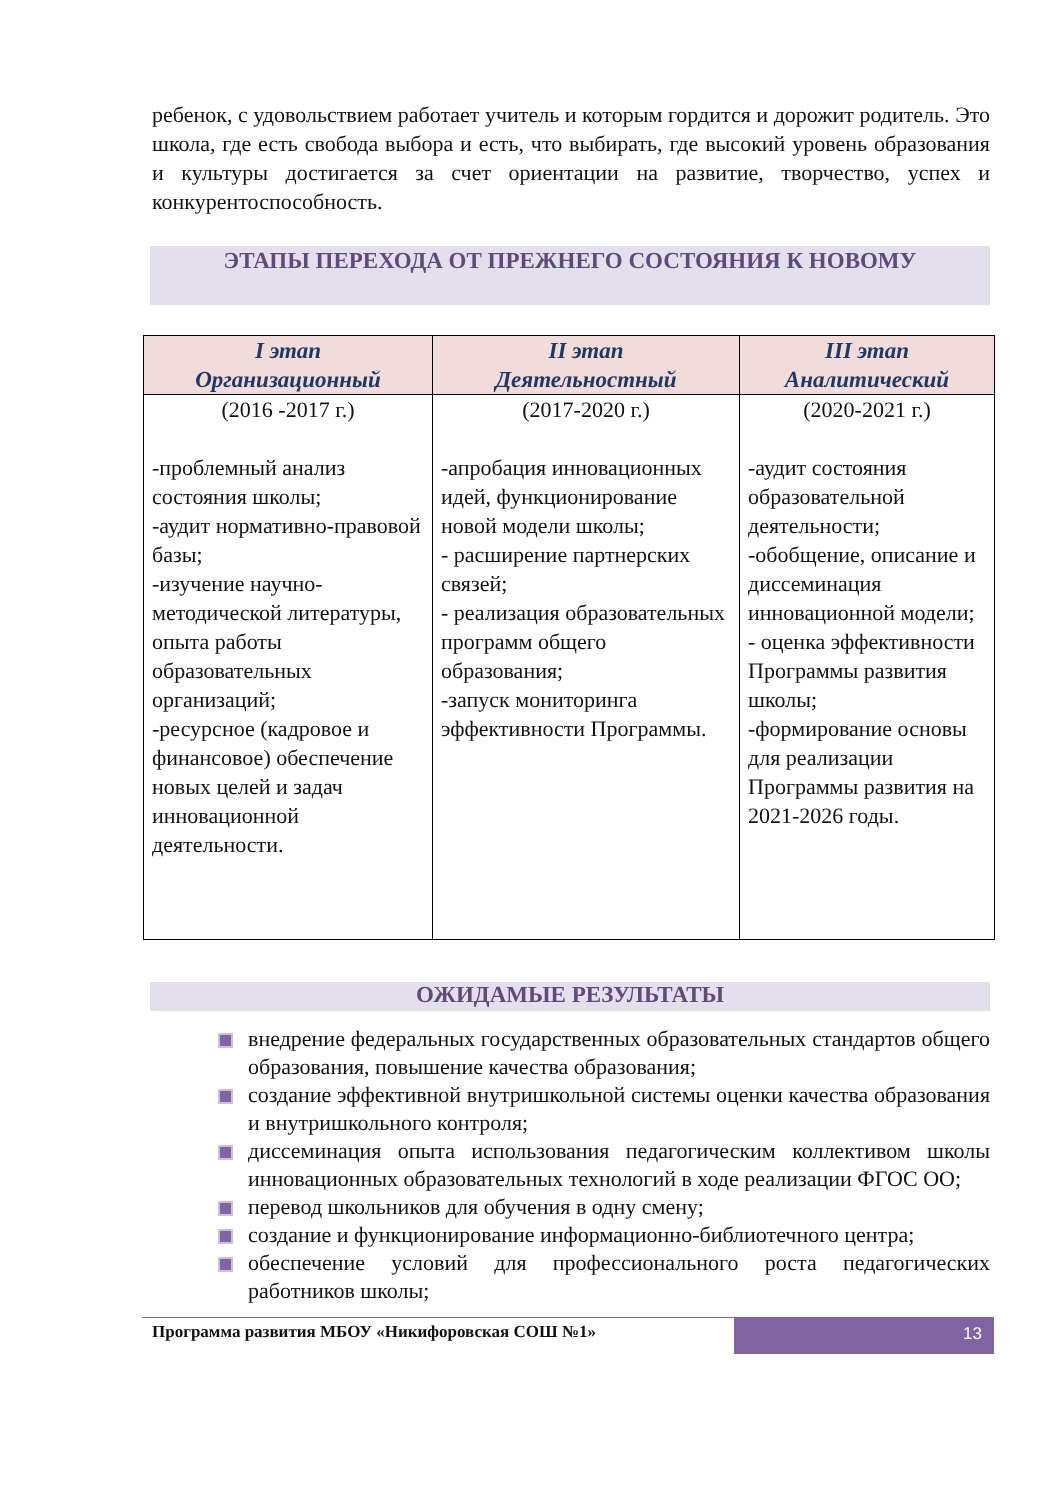ребенок, с удовольствием работает учитель и которым гордится и дорожит родитель. Это школа, где есть свобода выбора и есть, что выбирать, где высокий уровень образования и культуры достигается за счет ориентации на развитие, творчество, успех и конкурентоспособность.
ЭТАПЫ ПЕРЕХОДА ОТ ПРЕЖНЕГО СОСТОЯНИЯ К НОВОМУ
| I этап Организационный | II этап Деятельностный | III этап Аналитический |
| --- | --- | --- |
| (2016 -2017 г.) -проблемный анализ состояния школы; -аудит нормативно-правовой базы; -изучение научно-методической литературы, опыта работы образовательных организаций; -ресурсное (кадровое и финансовое) обеспечение новых целей и задач инновационной деятельности. | (2017-2020 г.) -апробация инновационных идей, функционирование новой модели школы; - расширение партнерских связей; - реализация образовательных программ общего образования; -запуск мониторинга эффективности Программы. | (2020-2021 г.) -аудит состояния образовательной деятельности; -обобщение, описание и диссеминация инновационной модели; - оценка эффективности Программы развития школы; -формирование основы для реализации Программы развития на 2021-2026 годы. |
ОЖИДАМЫЕ РЕЗУЛЬТАТЫ
внедрение федеральных государственных образовательных стандартов общего образования, повышение качества образования;
создание эффективной внутришкольной системы оценки качества образования и внутришкольного контроля;
диссеминация опыта использования педагогическим коллективом школы инновационных образовательных технологий в ходе реализации ФГОС ОО;
перевод школьников для обучения в одну смену;
создание и функционирование информационно-библиотечного центра;
обеспечение условий для профессионального роста педагогических работников школы;
Программа развития МБОУ «Никифоровская СОШ №1»
13